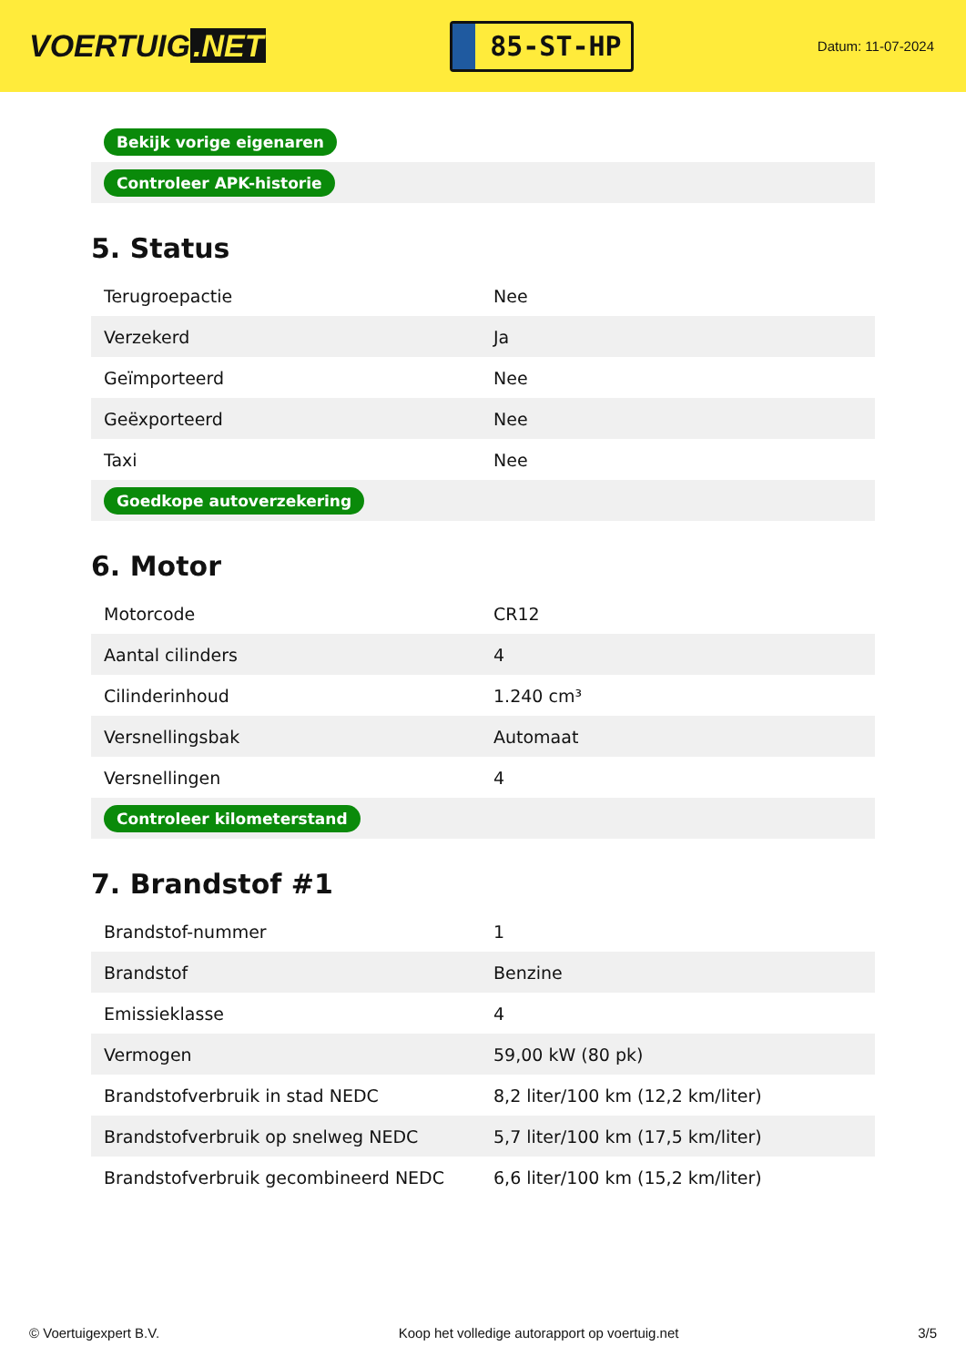VOERTUIG.NET
85-ST-HP
Datum: 11-07-2024
| Bekijk vorige eigenaren |
| Controleer APK-historie |
5. Status
| Terugroepactie | Nee |
| Verzekerd | Ja |
| Geïmporteerd | Nee |
| Geëxporteerd | Nee |
| Taxi | Nee |
| Goedkope autoverzekering | |
6. Motor
| Motorcode | CR12 |
| Aantal cilinders | 4 |
| Cilinderinhoud | 1.240 cm³ |
| Versnellingsbak | Automaat |
| Versnellingen | 4 |
| Controleer kilometerstand | |
7. Brandstof #1
| Brandstof-nummer | 1 |
| Brandstof | Benzine |
| Emissieklasse | 4 |
| Vermogen | 59,00 kW (80 pk) |
| Brandstofverbruik in stad NEDC | 8,2 liter/100 km (12,2 km/liter) |
| Brandstofverbruik op snelweg NEDC | 5,7 liter/100 km (17,5 km/liter) |
| Brandstofverbruik gecombineerd NEDC | 6,6 liter/100 km (15,2 km/liter) |
© Voertuigexpert B.V. Koop het volledige autorapport op voertuig.net 3/5